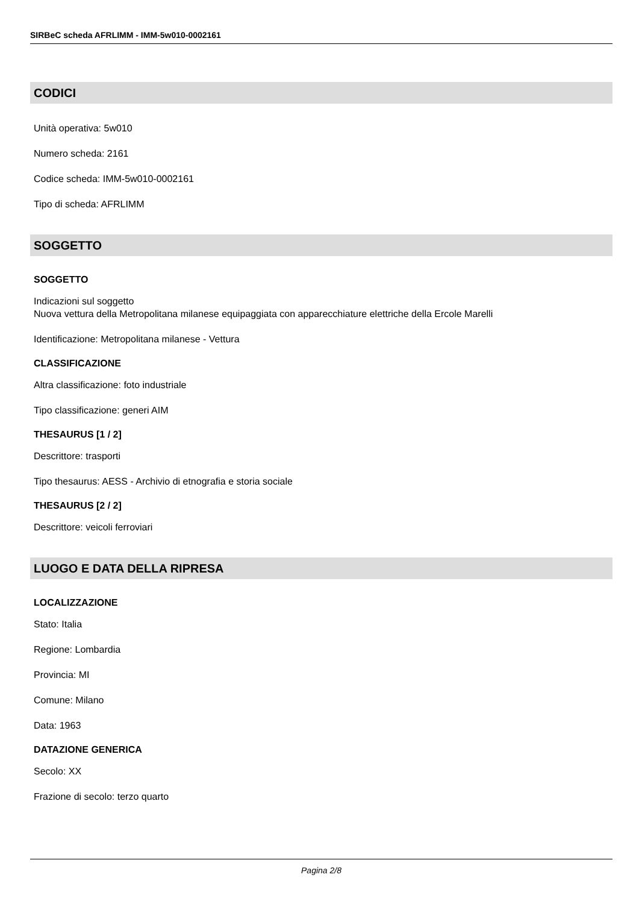SIRBeC scheda AFRLIMM - IMM-5w010-0002161
CODICI
Unità operativa: 5w010
Numero scheda: 2161
Codice scheda: IMM-5w010-0002161
Tipo di scheda: AFRLIMM
SOGGETTO
SOGGETTO
Indicazioni sul soggetto
Nuova vettura della Metropolitana milanese equipaggiata con apparecchiature elettriche della Ercole Marelli
Identificazione: Metropolitana milanese - Vettura
CLASSIFICAZIONE
Altra classificazione: foto industriale
Tipo classificazione: generi AIM
THESAURUS [1 / 2]
Descrittore: trasporti
Tipo thesaurus: AESS - Archivio di etnografia e storia sociale
THESAURUS [2 / 2]
Descrittore: veicoli ferroviari
LUOGO E DATA DELLA RIPRESA
LOCALIZZAZIONE
Stato: Italia
Regione: Lombardia
Provincia: MI
Comune: Milano
Data: 1963
DATAZIONE GENERICA
Secolo: XX
Frazione di secolo: terzo quarto
Pagina 2/8